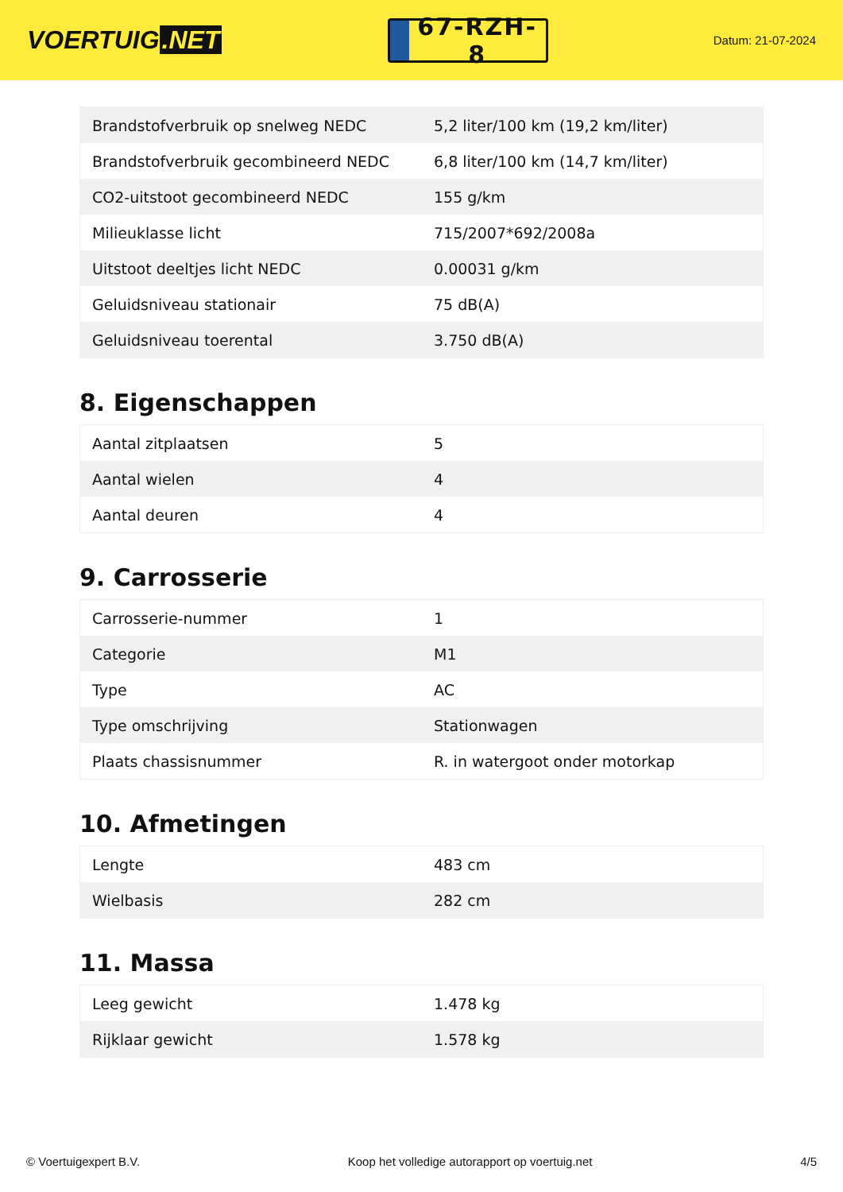VOERTUIG.NET
67-RZH-8
Datum: 21-07-2024
| Brandstofverbruik op snelweg NEDC | 5,2 liter/100 km (19,2 km/liter) |
| Brandstofverbruik gecombineerd NEDC | 6,8 liter/100 km (14,7 km/liter) |
| CO2-uitstoot gecombineerd NEDC | 155 g/km |
| Milieuklasse licht | 715/2007*692/2008a |
| Uitstoot deeltjes licht NEDC | 0.00031 g/km |
| Geluidsniveau stationair | 75 dB(A) |
| Geluidsniveau toerental | 3.750 dB(A) |
8. Eigenschappen
| Aantal zitplaatsen | 5 |
| Aantal wielen | 4 |
| Aantal deuren | 4 |
9. Carrosserie
| Carrosserie-nummer | 1 |
| Categorie | M1 |
| Type | AC |
| Type omschrijving | Stationwagen |
| Plaats chassisnummer | R. in watergoot onder motorkap |
10. Afmetingen
| Lengte | 483 cm |
| Wielbasis | 282 cm |
11. Massa
| Leeg gewicht | 1.478 kg |
| Rijklaar gewicht | 1.578 kg |
© Voertuigexpert B.V. Koop het volledige autorapport op voertuig.net 4/5